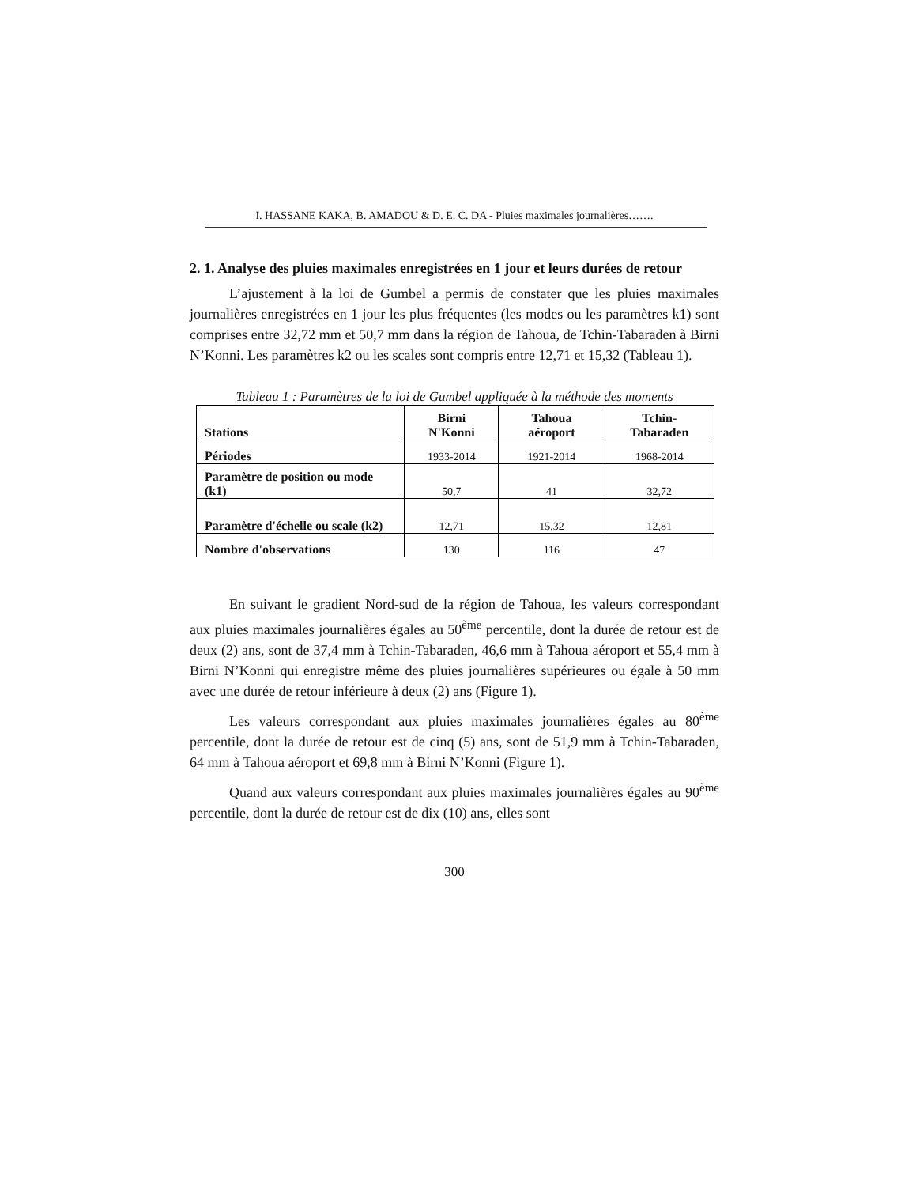I. HASSANE KAKA, B. AMADOU & D. E. C. DA - Pluies maximales journalières…….
2. 1. Analyse des pluies maximales enregistrées en 1 jour et leurs durées de retour
L’ajustement à la loi de Gumbel a permis de constater que les pluies maximales journalières enregistrées en 1 jour les plus fréquentes (les modes ou les paramètres k1) sont comprises entre 32,72 mm et 50,7 mm dans la région de Tahoua, de Tchin-Tabaraden à Birni N’Konni. Les paramètres k2 ou les scales sont compris entre 12,71 et 15,32 (Tableau 1).
Tableau 1 : Paramètres de la loi de Gumbel appliquée à la méthode des moments
| Stations | Birni N'Konni | Tahoua aéroport | Tchin-Tabaraden |
| --- | --- | --- | --- |
| Périodes | 1933-2014 | 1921-2014 | 1968-2014 |
| Paramètre de position ou mode (k1) | 50,7 | 41 | 32,72 |
| Paramètre d'échelle ou scale (k2) | 12,71 | 15,32 | 12,81 |
| Nombre d'observations | 130 | 116 | 47 |
En suivant le gradient Nord-sud de la région de Tahoua, les valeurs correspondant aux pluies maximales journalières égales au 50<sup>ème</sup> percentile, dont la durée de retour est de deux (2) ans, sont de 37,4 mm à Tchin-Tabaraden, 46,6 mm à Tahoua aéroport et 55,4 mm à Birni N’Konni qui enregistre même des pluies journalières supérieures ou égale à 50 mm avec une durée de retour inférieure à deux (2) ans (Figure 1).
Les valeurs correspondant aux pluies maximales journalières égales au 80<sup>ème</sup> percentile, dont la durée de retour est de cinq (5) ans, sont de 51,9 mm à Tchin-Tabaraden, 64 mm à Tahoua aéroport et 69,8 mm à Birni N’Konni (Figure 1).
Quand aux valeurs correspondant aux pluies maximales journalières égales au 90<sup>ème</sup> percentile, dont la durée de retour est de dix (10) ans, elles sont
300